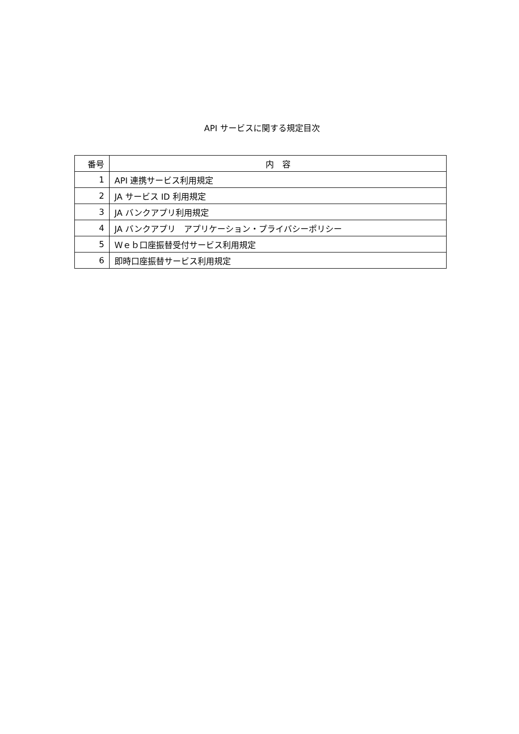API サービスに関する規定目次
| 番号 | 内 容 |
| --- | --- |
| 1 | API 連携サービス利用規定 |
| 2 | JA サービス ID 利用規定 |
| 3 | JA バンクアプリ利用規定 |
| 4 | JA バンクアプリ アプリケーション・プライバシーポリシー |
| 5 | Ｗｅｂ口座振替受付サービス利用規定 |
| 6 | 即時口座振替サービス利用規定 |